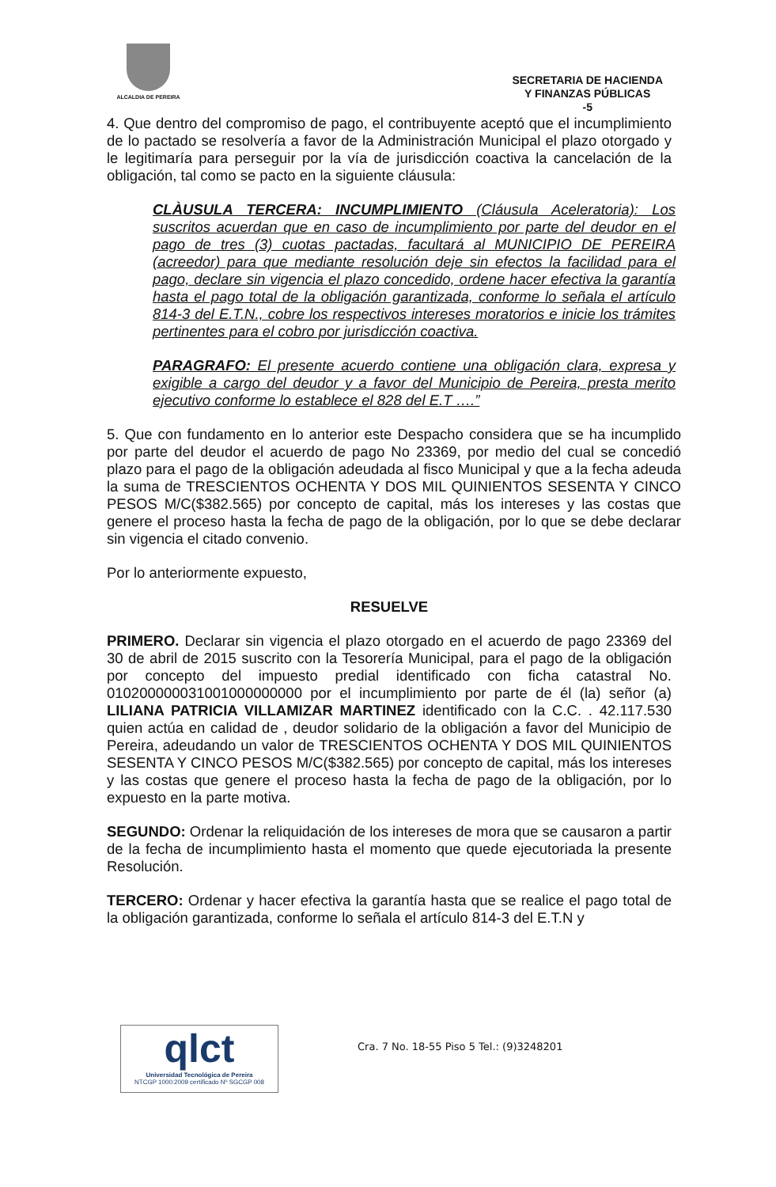ALCALDIA DE PEREIRA
SECRETARIA DE HACIENDA
Y FINANZAS PÚBLICAS
-5
4. Que dentro del compromiso de pago, el contribuyente aceptó que el incumplimiento de lo pactado se resolvería a favor de la Administración Municipal el plazo otorgado y le legitimaría para perseguir por la vía de jurisdicción coactiva la cancelación de la obligación, tal como se pacto en la siguiente cláusula:
CLÀUSULA TERCERA: INCUMPLIMIENTO (Cláusula Aceleratoria): Los suscritos acuerdan que en caso de incumplimiento por parte del deudor en el pago de tres (3) cuotas pactadas, facultará al MUNICIPIO DE PEREIRA (acreedor) para que mediante resolución deje sin efectos la facilidad para el pago, declare sin vigencia el plazo concedido, ordene hacer efectiva la garantía hasta el pago total de la obligación garantizada, conforme lo señala el artículo 814-3 del E.T.N., cobre los respectivos intereses moratorios e inicie los trámites pertinentes para el cobro por jurisdicción coactiva.
PARAGRAFO: El presente acuerdo contiene una obligación clara, expresa y exigible a cargo del deudor y a favor del Municipio de Pereira, presta merito ejecutivo conforme lo establece el 828 del E.T ….”
5. Que con fundamento en lo anterior este Despacho considera que se ha incumplido por parte del deudor el acuerdo de pago No 23369, por medio del cual se concedió plazo para el pago de la obligación adeudada al fisco Municipal y que a la fecha adeuda la suma de TRESCIENTOS OCHENTA Y DOS MIL QUINIENTOS SESENTA Y CINCO PESOS M/C($382.565) por concepto de capital, más los intereses y las costas que genere el proceso hasta la fecha de pago de la obligación, por lo que se debe declarar sin vigencia el citado convenio.
Por lo anteriormente expuesto,
RESUELVE
PRIMERO. Declarar sin vigencia el plazo otorgado en el acuerdo de pago 23369 del 30 de abril de 2015 suscrito con la Tesorería Municipal, para el pago de la obligación por concepto del impuesto predial identificado con ficha catastral No. 010200000031001000000000 por el incumplimiento por parte de él (la) señor (a) LILIANA PATRICIA VILLAMIZAR MARTINEZ identificado con la C.C. . 42.117.530 quien actúa en calidad de , deudor solidario de la obligación a favor del Municipio de Pereira, adeudando un valor de TRESCIENTOS OCHENTA Y DOS MIL QUINIENTOS SESENTA Y CINCO PESOS M/C($382.565) por concepto de capital, más los intereses y las costas que genere el proceso hasta la fecha de pago de la obligación, por lo expuesto en la parte motiva.
SEGUNDO: Ordenar la reliquidación de los intereses de mora que se causaron a partir de la fecha de incumplimiento hasta el momento que quede ejecutoriada la presente Resolución.
TERCERO: Ordenar y hacer efectiva la garantía hasta que se realice el pago total de la obligación garantizada, conforme lo señala el artículo 814-3 del E.T.N y
qlct
Universidad Tecnológica de Pereira
NTCGP 1000:2009 certificado Nº SGCGP 008
Cra. 7 No. 18-55 Piso 5 Tel.: (9)3248201